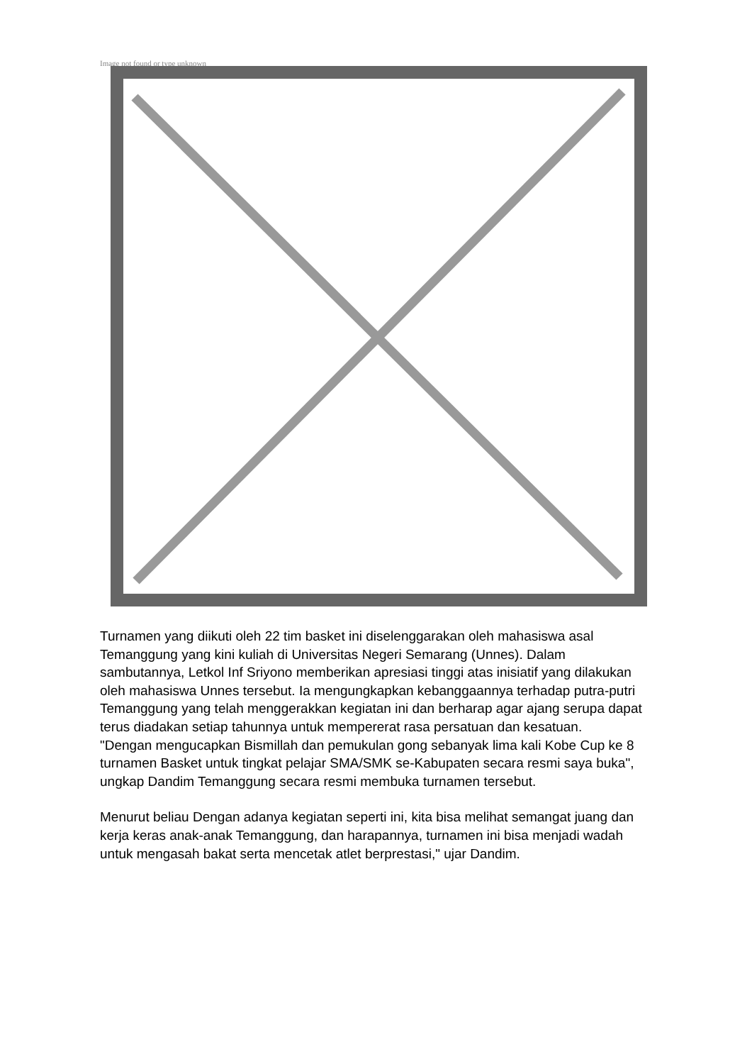Image not found or type unknown
Turnamen yang diikuti oleh 22 tim basket ini diselenggarakan oleh mahasiswa asal Temanggung yang kini kuliah di Universitas Negeri Semarang (Unnes). Dalam sambutannya, Letkol Inf Sriyono memberikan apresiasi tinggi atas inisiatif yang dilakukan oleh mahasiswa Unnes tersebut. Ia mengungkapkan kebanggaannya terhadap putra-putri Temanggung yang telah menggerakkan kegiatan ini dan berharap agar ajang serupa dapat terus diadakan setiap tahunnya untuk mempererat rasa persatuan dan kesatuan.
"Dengan mengucapkan Bismillah dan pemukulan gong sebanyak lima kali Kobe Cup ke 8 turnamen Basket untuk tingkat pelajar SMA/SMK se-Kabupaten secara resmi saya buka", ungkap Dandim Temanggung secara resmi membuka turnamen tersebut.
Menurut beliau Dengan adanya kegiatan seperti ini, kita bisa melihat semangat juang dan kerja keras anak-anak Temanggung, dan harapannya, turnamen ini bisa menjadi wadah untuk mengasah bakat serta mencetak atlet berprestasi," ujar Dandim.